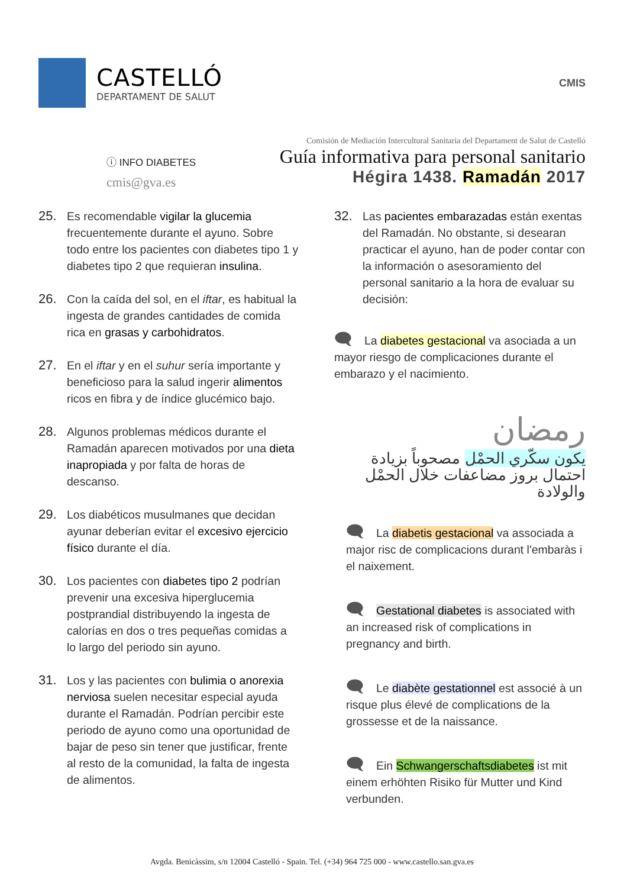CASTELLÓ
DEPARTAMENT DE SALUT
CMIS
ⓘ INFO DIABETES
cmis@gva.es
Comisión de Mediación Intercultural Sanitaria del Departament de Salut de Castelló
Guía informativa para personal sanitario
Hégira 1438. Ramadán 2017
25. Es recomendable vigilar la glucemia frecuentemente durante el ayuno. Sobre todo entre los pacientes con diabetes tipo 1 y diabetes tipo 2 que requieran insulina.
26. Con la caída del sol, en el iftar, es habitual la ingesta de grandes cantidades de comida rica en grasas y carbohidratos.
27. En el iftar y en el suhur sería importante y beneficioso para la salud ingerir alimentos ricos en fibra y de índice glucémico bajo.
28. Algunos problemas médicos durante el Ramadán aparecen motivados por una dieta inapropiada y por falta de horas de descanso.
29. Los diabéticos musulmanes que decidan ayunar deberían evitar el excesivo ejercicio físico durante el día.
30. Los pacientes con diabetes tipo 2 podrían prevenir una excesiva hiperglucemia postprandial distribuyendo la ingesta de calorías en dos o tres pequeñas comidas a lo largo del periodo sin ayuno.
31. Los y las pacientes con bulimia o anorexia nerviosa suelen necesitar especial ayuda durante el Ramadán. Podrían percibir este periodo de ayuno como una oportunidad de bajar de peso sin tener que justificar, frente al resto de la comunidad, la falta de ingesta de alimentos.
32. Las pacientes embarazadas están exentas del Ramadán. No obstante, si desearan practicar el ayuno, han de poder contar con la información o asesoramiento del personal sanitario a la hora de evaluar su decisión:
🗨 La diabetes gestacional va asociada a un mayor riesgo de complicaciones durante el embarazo y el nacimiento.
رمضان
يكون سكّري الحمْل مصحوباً بزيادة احتمال بروز مضاعفات خلال الحمْل والولادة
🗨 La diabetis gestacional va associada a major risc de complicacions durant l'embaràs i el naixement.
🗨 Gestational diabetes is associated with an increased risk of complications in pregnancy and birth.
🗨 Le diabète gestationnel est associé à un risque plus élevé de complications de la grossesse et de la naissance.
🗨 Ein Schwangerschaftsdiabetes ist mit einem erhöhten Risiko für Mutter und Kind verbunden.
Avgda. Benicàssim, s/n 12004 Castelló - Spain. Tel. (+34) 964 725 000 - www.castello.san.gva.es